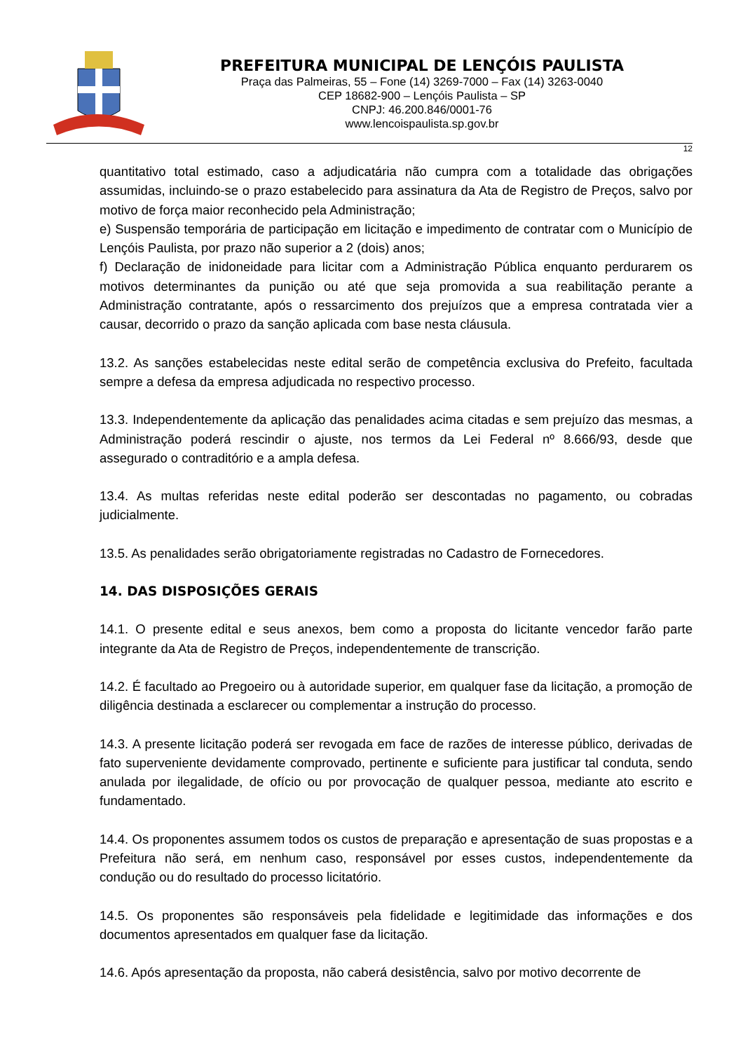PREFEITURA MUNICIPAL DE LENÇÓIS PAULISTA
Praça das Palmeiras, 55 – Fone (14) 3269-7000 – Fax (14) 3263-0040
CEP 18682-900 – Lençóis Paulista – SP
CNPJ: 46.200.846/0001-76
www.lencoispaulista.sp.gov.br
12
quantitativo total estimado, caso a adjudicatária não cumpra com a totalidade das obrigações assumidas, incluindo-se o prazo estabelecido para assinatura da Ata de Registro de Preços, salvo por motivo de força maior reconhecido pela Administração;
e) Suspensão temporária de participação em licitação e impedimento de contratar com o Município de Lençóis Paulista, por prazo não superior a 2 (dois) anos;
f) Declaração de inidoneidade para licitar com a Administração Pública enquanto perdurarem os motivos determinantes da punição ou até que seja promovida a sua reabilitação perante a Administração contratante, após o ressarcimento dos prejuízos que a empresa contratada vier a causar, decorrido o prazo da sanção aplicada com base nesta cláusula.
13.2. As sanções estabelecidas neste edital serão de competência exclusiva do Prefeito, facultada sempre a defesa da empresa adjudicada no respectivo processo.
13.3. Independentemente da aplicação das penalidades acima citadas e sem prejuízo das mesmas, a Administração poderá rescindir o ajuste, nos termos da Lei Federal nº 8.666/93, desde que assegurado o contraditório e a ampla defesa.
13.4. As multas referidas neste edital poderão ser descontadas no pagamento, ou cobradas judicialmente.
13.5. As penalidades serão obrigatoriamente registradas no Cadastro de Fornecedores.
14. DAS DISPOSIÇÕES GERAIS
14.1. O presente edital e seus anexos, bem como a proposta do licitante vencedor farão parte integrante da Ata de Registro de Preços, independentemente de transcrição.
14.2. É facultado ao Pregoeiro ou à autoridade superior, em qualquer fase da licitação, a promoção de diligência destinada a esclarecer ou complementar a instrução do processo.
14.3. A presente licitação poderá ser revogada em face de razões de interesse público, derivadas de fato superveniente devidamente comprovado, pertinente e suficiente para justificar tal conduta, sendo anulada por ilegalidade, de ofício ou por provocação de qualquer pessoa, mediante ato escrito e fundamentado.
14.4. Os proponentes assumem todos os custos de preparação e apresentação de suas propostas e a Prefeitura não será, em nenhum caso, responsável por esses custos, independentemente da condução ou do resultado do processo licitatório.
14.5. Os proponentes são responsáveis pela fidelidade e legitimidade das informações e dos documentos apresentados em qualquer fase da licitação.
14.6. Após apresentação da proposta, não caberá desistência, salvo por motivo decorrente de